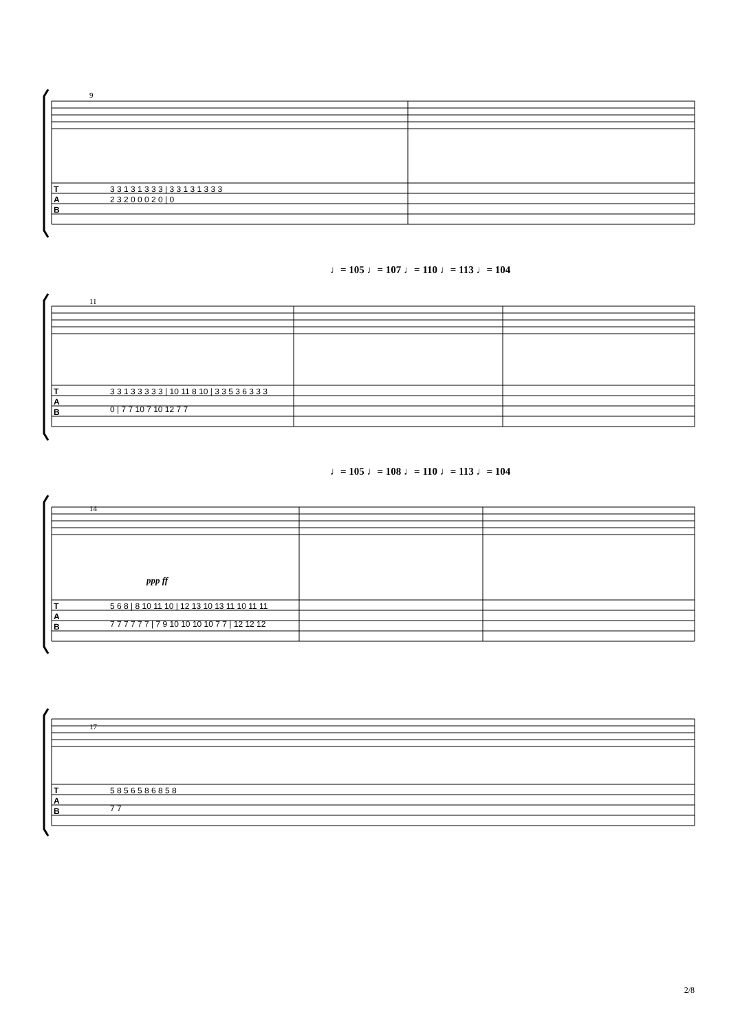9
11
14
17
♩= 105 ♩= 107 ♩= 110 ♩= 113 ♩= 104
♩= 105 ♩= 108 ♩= 110 ♩= 113 ♩= 104
ppp ff
T
A
B
3 3 1 3 1 3 3 3 | 3 3 1 3 1 3 3 3
2 3 2 0 0 0 2 0 | 0
T
A
B
3 3 1 3 3 3 3 3 | 10 11 8 10 | 3 3 5 3 6 3 3 3
0 | 7 7 10 7 10 12 7 7
T
A
B
5 6 8 | 8 10 11 10 | 12 13 10 13 11 10 11 11
7 7 7 7 7 7 | 7 9 10 10 10 10 7 7 | 12 12 12
T
A
B
5 8 5 6 5 8 6 8 5 8
7 7
2/8